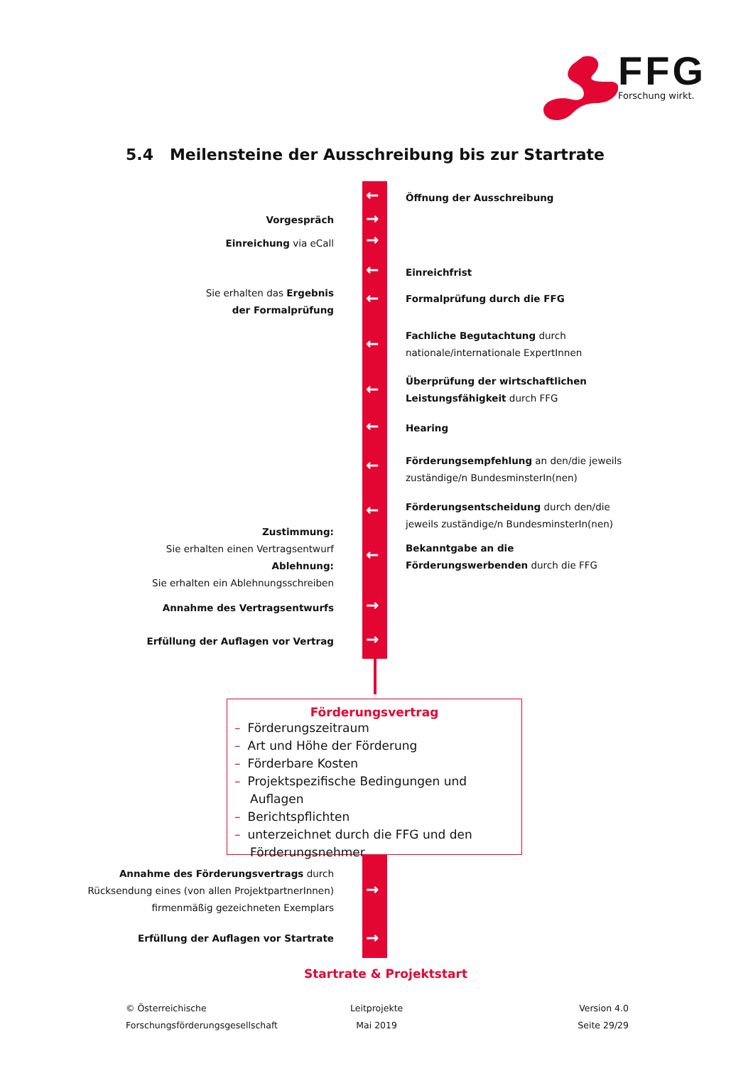FFG
Forschung wirkt.
5.4 Meilensteine der Ausschreibung bis zur Startrate
←
→
→
←
←
←
←
←
←
←
←
→
→
→
→
Öffnung der Ausschreibung
Vorgespräch
Einreichung via eCall
Einreichfrist
Sie erhalten das Ergebnis
der Formalprüfung
Formalprüfung durch die FFG
Fachliche Begutachtung durch
nationale/internationale ExpertInnen
Überprüfung der wirtschaftlichen
Leistungsfähigkeit durch FFG
Hearing
Förderungsempfehlung an den/die jeweils
zuständige/n BundesminsterIn(nen)
Förderungsentscheidung durch den/die
jeweils zuständige/n BundesminsterIn(nen)
Zustimmung:
Sie erhalten einen Vertragsentwurf
Ablehnung:
Sie erhalten ein Ablehnungsschreiben
Bekanntgabe an die
Förderungswerbenden durch die FFG
Annahme des Vertragsentwurfs
Erfüllung der Auflagen vor Vertrag
Förderungsvertrag
– Förderungszeitraum
– Art und Höhe der Förderung
– Förderbare Kosten
– Projektspezifische Bedingungen und Auflagen
– Berichtspflichten
– unterzeichnet durch die FFG und den Förderungsnehmer
Annahme des Förderungsvertrags durch
Rücksendung eines (von allen ProjektpartnerInnen)
firmenmäßig gezeichneten Exemplars
Erfüllung der Auflagen vor Startrate
Startrate & Projektstart
© Österreichische
Forschungsförderungsgesellschaft
Leitprojekte
Mai 2019
Version 4.0
Seite 29/29